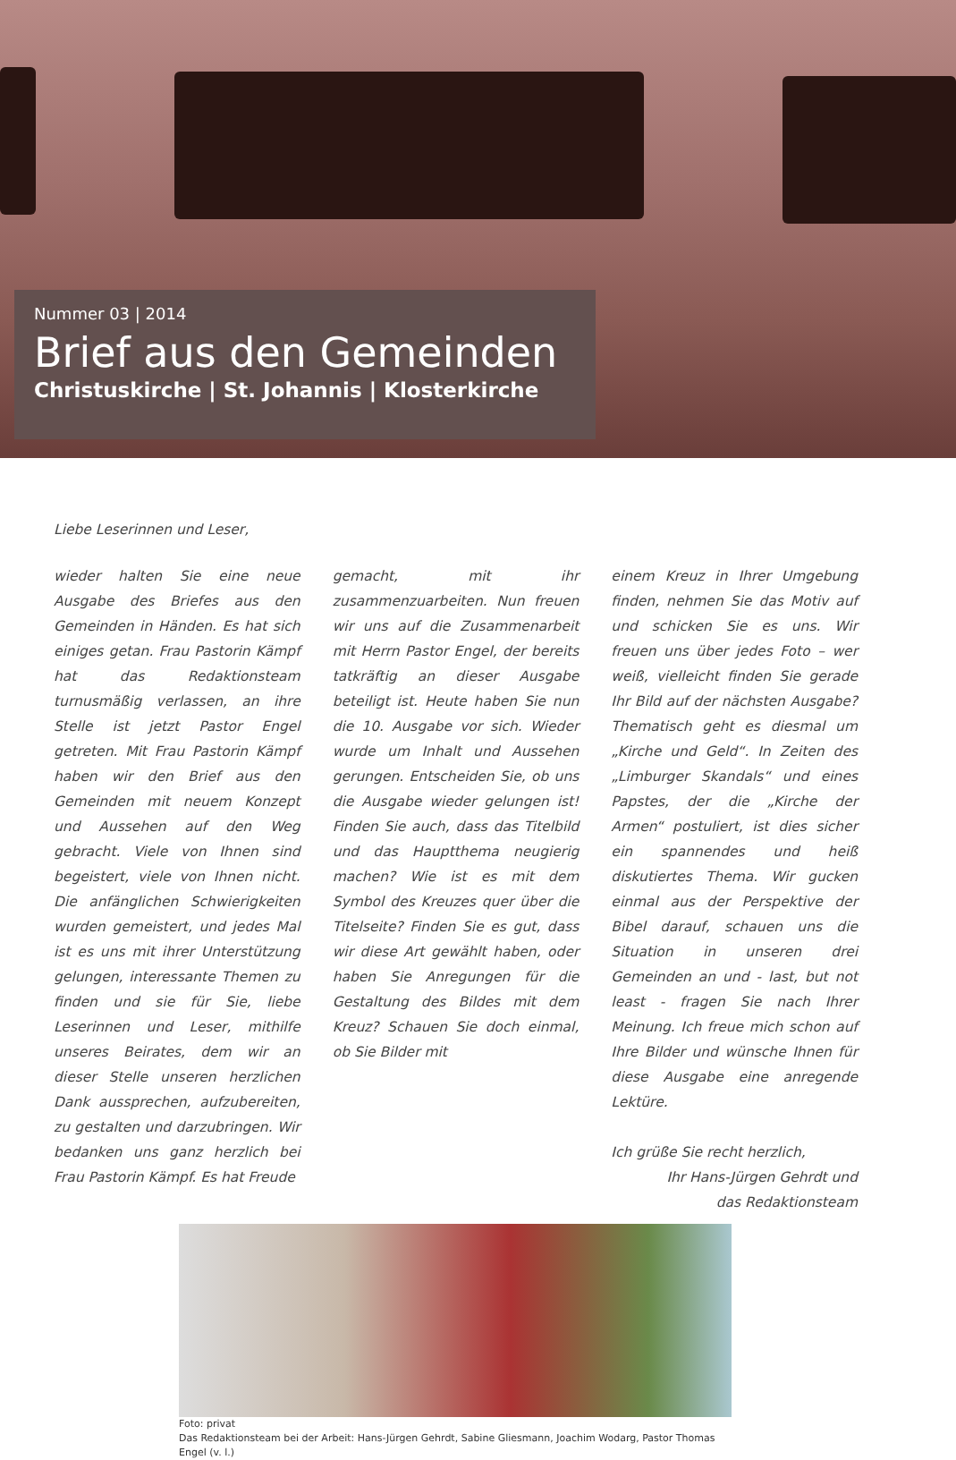Nummer 03 | 2014
Brief aus den Gemeinden
Christuskirche | St. Johannis | Klosterkirche
Liebe Leserinnen und Leser,
wieder halten Sie eine neue Ausgabe des Briefes aus den Gemeinden in Händen. Es hat sich einiges getan. Frau Pastorin Kämpf hat das Redaktionsteam turnusmäßig verlassen, an ihre Stelle ist jetzt Pastor Engel getreten. Mit Frau Pastorin Kämpf haben wir den Brief aus den Gemeinden mit neuem Konzept und Aussehen auf den Weg gebracht. Viele von Ihnen sind begeistert, viele von Ihnen nicht. Die anfänglichen Schwierigkeiten wurden gemeistert, und jedes Mal ist es uns mit ihrer Unterstützung gelungen, interessante Themen zu finden und sie für Sie, liebe Leserinnen und Leser, mithilfe unseres Beirates, dem wir an dieser Stelle unseren herzlichen Dank aussprechen, aufzubereiten, zu gestalten und darzubringen. Wir bedanken uns ganz herzlich bei Frau Pastorin Kämpf. Es hat Freude
gemacht, mit ihr zusammenzuarbeiten. Nun freuen wir uns auf die Zusammenarbeit mit Herrn Pastor Engel, der bereits tatkräftig an dieser Ausgabe beteiligt ist. Heute haben Sie nun die 10. Ausgabe vor sich. Wieder wurde um Inhalt und Aussehen gerungen. Entscheiden Sie, ob uns die Ausgabe wieder gelungen ist! Finden Sie auch, dass das Titelbild und das Hauptthema neugierig machen? Wie ist es mit dem Symbol des Kreuzes quer über die Titelseite? Finden Sie es gut, dass wir diese Art gewählt haben, oder haben Sie Anregungen für die Gestaltung des Bildes mit dem Kreuz? Schauen Sie doch einmal, ob Sie Bilder mit
einem Kreuz in Ihrer Umgebung finden, nehmen Sie das Motiv auf und schicken Sie es uns. Wir freuen uns über jedes Foto – wer weiß, vielleicht finden Sie gerade Ihr Bild auf der nächsten Ausgabe? Thematisch geht es diesmal um „Kirche und Geld“. In Zeiten des „Limburger Skandals“ und eines Papstes, der die „Kirche der Armen“ postuliert, ist dies sicher ein spannendes und heiß diskutiertes Thema. Wir gucken einmal aus der Perspektive der Bibel darauf, schauen uns die Situation in unseren drei Gemeinden an und - last, but not least - fragen Sie nach Ihrer Meinung. Ich freue mich schon auf Ihre Bilder und wünsche Ihnen für diese Ausgabe eine anregende Lektüre.
Ich grüße Sie recht herzlich,
Ihr Hans-Jürgen Gehrdt und
das Redaktionsteam
Foto: privat
Das Redaktionsteam bei der Arbeit: Hans-Jürgen Gehrdt, Sabine Gliesmann, Joachim Wodarg, Pastor Thomas Engel (v. l.)